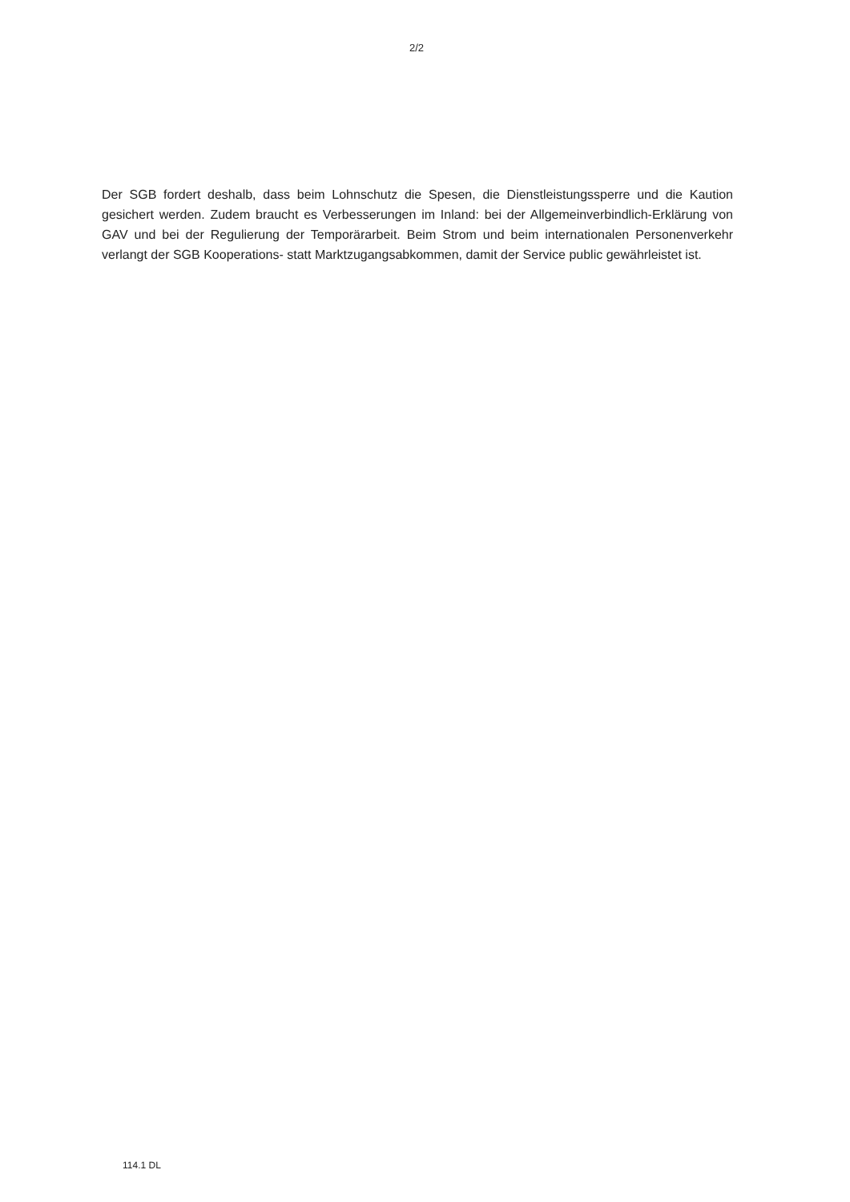2/2
Der SGB fordert deshalb, dass beim Lohnschutz die Spesen, die Dienstleistungssperre und die Kaution gesichert werden. Zudem braucht es Verbesserungen im Inland: bei der Allgemeinverbindlich-Erklärung von GAV und bei der Regulierung der Temporärarbeit. Beim Strom und beim internationalen Personenverkehr verlangt der SGB Kooperations- statt Marktzugangsabkommen, damit der Service public gewährleistet ist.
114.1 DL